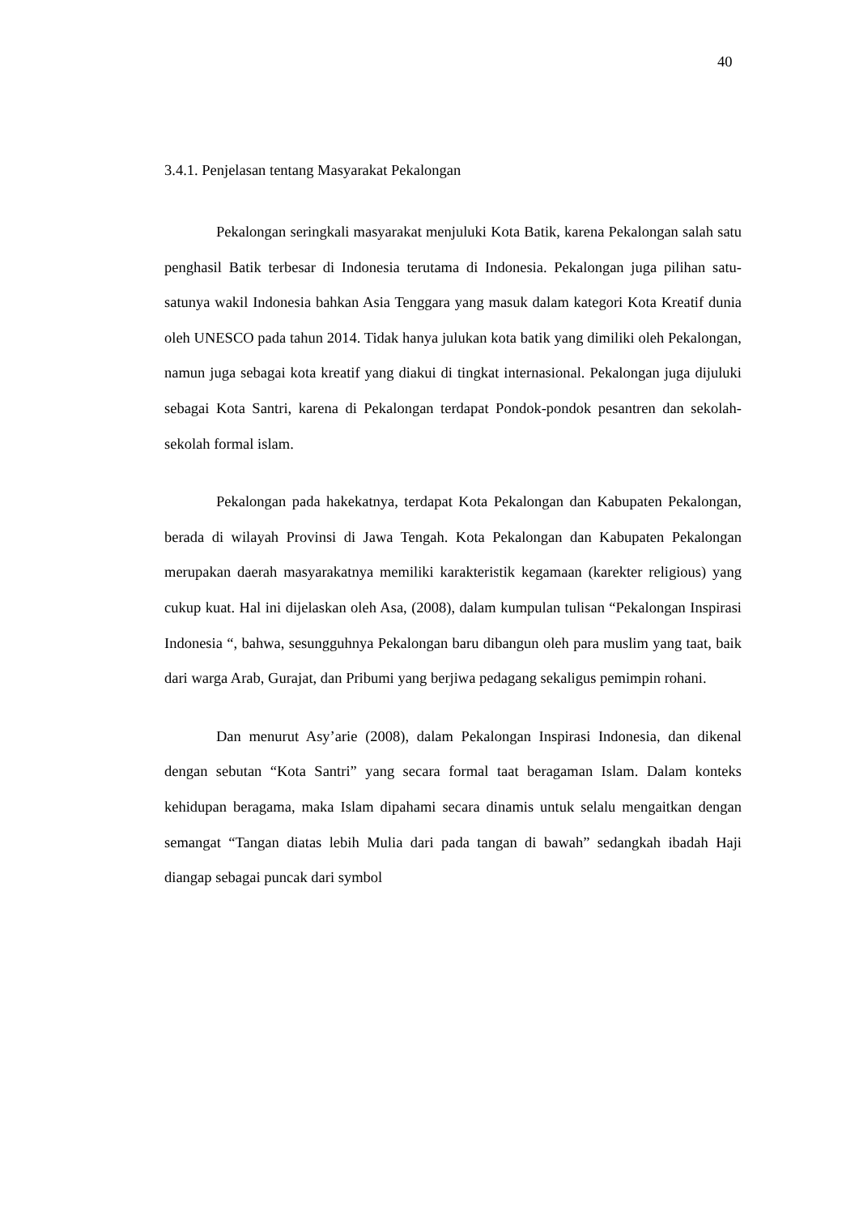40
3.4.1. Penjelasan tentang Masyarakat Pekalongan
Pekalongan seringkali masyarakat menjuluki Kota Batik, karena Pekalongan salah satu penghasil Batik terbesar di Indonesia terutama di Indonesia. Pekalongan juga pilihan satu-satunya wakil Indonesia bahkan Asia Tenggara yang masuk dalam kategori Kota Kreatif dunia oleh UNESCO pada tahun 2014. Tidak hanya julukan kota batik yang dimiliki oleh Pekalongan, namun juga sebagai kota kreatif yang diakui di tingkat internasional. Pekalongan juga dijuluki sebagai Kota Santri, karena di Pekalongan terdapat Pondok-pondok pesantren dan sekolah-sekolah formal islam.
Pekalongan pada hakekatnya, terdapat Kota Pekalongan dan Kabupaten Pekalongan, berada di wilayah Provinsi di Jawa Tengah. Kota Pekalongan dan Kabupaten Pekalongan merupakan daerah masyarakatnya memiliki karakteristik kegamaan (karekter religious) yang cukup kuat. Hal ini dijelaskan oleh Asa, (2008), dalam kumpulan tulisan “Pekalongan Inspirasi Indonesia “, bahwa, sesungguhnya Pekalongan baru dibangun oleh para muslim yang taat, baik dari warga Arab, Gurajat, dan Pribumi yang berjiwa pedagang sekaligus pemimpin rohani.
Dan menurut Asy’arie (2008), dalam Pekalongan Inspirasi Indonesia, dan dikenal dengan sebutan “Kota Santri” yang secara formal taat beragaman Islam. Dalam konteks kehidupan beragama, maka Islam dipahami secara dinamis untuk selalu mengaitkan dengan semangat “Tangan diatas lebih Mulia dari pada tangan di bawah” sedangkah ibadah Haji diangap sebagai puncak dari symbol